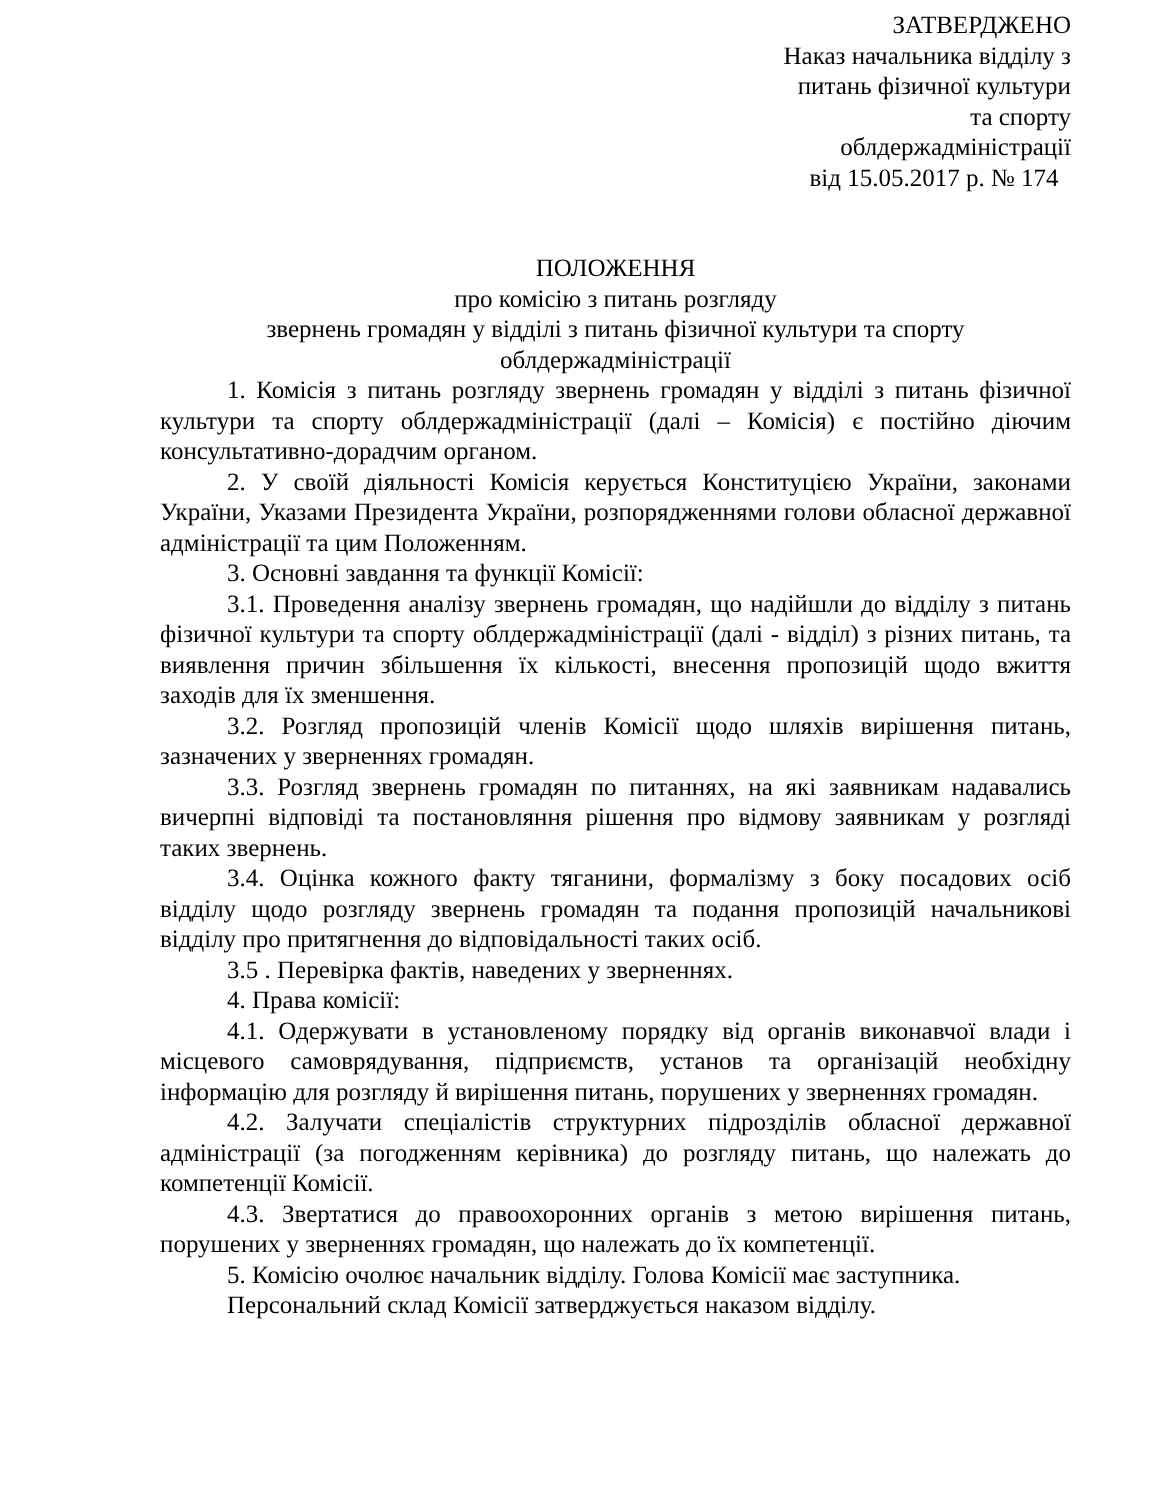ЗАТВЕРДЖЕНО
Наказ начальника відділу з
питань фізичної культури
та спорту
облдержадміністрації
від 15.05.2017 р. № 174
ПОЛОЖЕННЯ
про комісію з питань розгляду
звернень громадян у відділі з питань фізичної культури та спорту
облдержадміністрації
1. Комісія з питань розгляду звернень громадян у відділі з питань фізичної культури та спорту облдержадміністрації (далі – Комісія) є постійно діючим консультативно-дорадчим органом.
2. У своїй діяльності Комісія керується Конституцією України, законами України, Указами Президента України, розпорядженнями голови обласної державної адміністрації та цим Положенням.
3. Основні завдання та функції Комісії:
3.1. Проведення аналізу звернень громадян, що надійшли до відділу з питань фізичної культури та спорту облдержадміністрації (далі - відділ) з різних питань, та виявлення причин збільшення їх кількості, внесення пропозицій щодо вжиття заходів для їх зменшення.
3.2. Розгляд пропозицій членів Комісії щодо шляхів вирішення питань, зазначених у зверненнях громадян.
3.3. Розгляд звернень громадян по питаннях, на які заявникам надавались вичерпні відповіді та постановляння рішення про відмову заявникам у розгляді таких звернень.
3.4. Оцінка кожного факту тяганини, формалізму з боку посадових осіб відділу щодо розгляду звернень громадян та подання пропозицій начальникові відділу про притягнення до відповідальності таких осіб.
3.5 . Перевірка фактів, наведених у зверненнях.
4. Права комісії:
4.1. Одержувати в установленому порядку від органів виконавчої влади і місцевого самоврядування, підприємств, установ та організацій необхідну інформацію для розгляду й вирішення питань, порушених у зверненнях громадян.
4.2. Залучати спеціалістів структурних підрозділів обласної державної адміністрації (за погодженням керівника) до розгляду питань, що належать до компетенції Комісії.
4.3. Звертатися до правоохоронних органів з метою вирішення питань, порушених у зверненнях громадян, що належать до їх компетенції.
5. Комісію очолює начальник відділу. Голова Комісії має заступника.
Персональний склад Комісії затверджується наказом відділу.